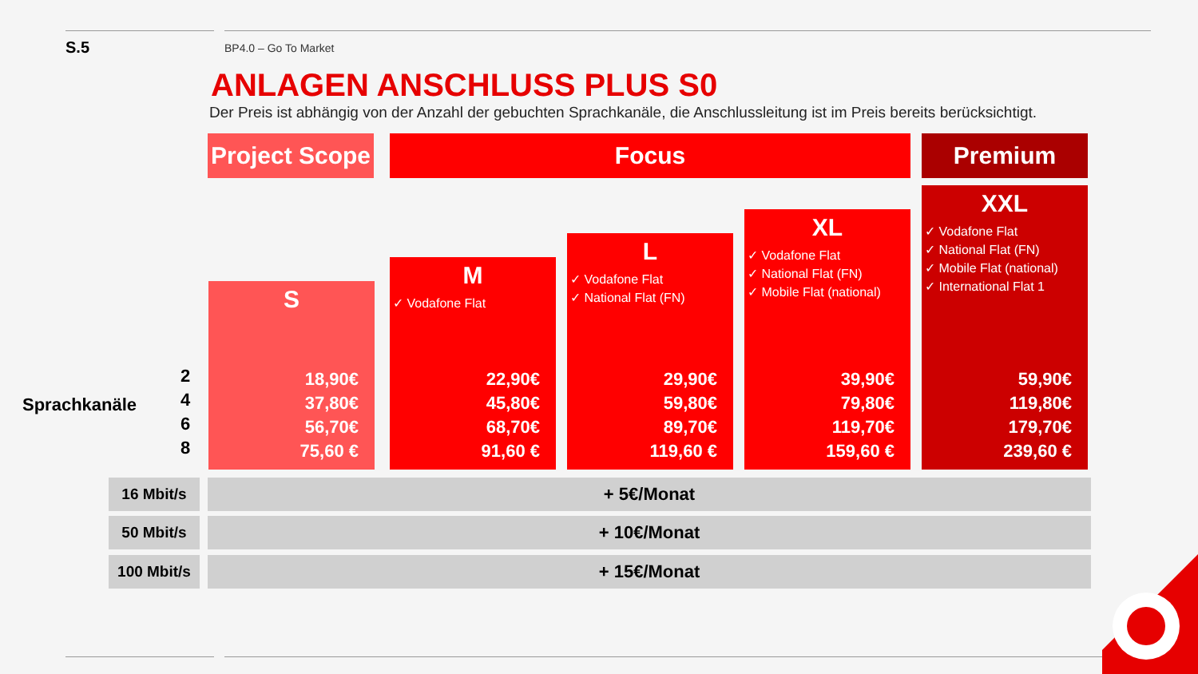S.5 BP4.0 – Go To Market
ANLAGEN ANSCHLUSS PLUS S0
Der Preis ist abhängig von der Anzahl der gebuchten Sprachkanäle, die Anschlussleitung ist im Preis bereits berücksichtigt.
Project Scope
Focus Premium
S
18,90€
37,80€
56,70€
75,60 €
M
✓ Vodafone Flat
22,90€
45,80€
68,70€
91,60 €
L
✓ Vodafone Flat
✓ National Flat (FN)
29,90€
59,80€
89,70€
119,60 €
XL
✓ Vodafone Flat
✓ National Flat (FN)
✓ Mobile Flat (national)
39,90€
79,80€
119,70€
159,60 €
XXL
✓ Vodafone Flat
✓ National Flat (FN)
✓ Mobile Flat (national)
✓ International Flat 1
59,90€
119,80€
179,70€
239,60 €
Sprachkanäle
2
4
6
8
16 Mbit/s
+ 5€/Monat
50 Mbit/s
+ 10€/Monat
100 Mbit/s
+ 15€/Monat